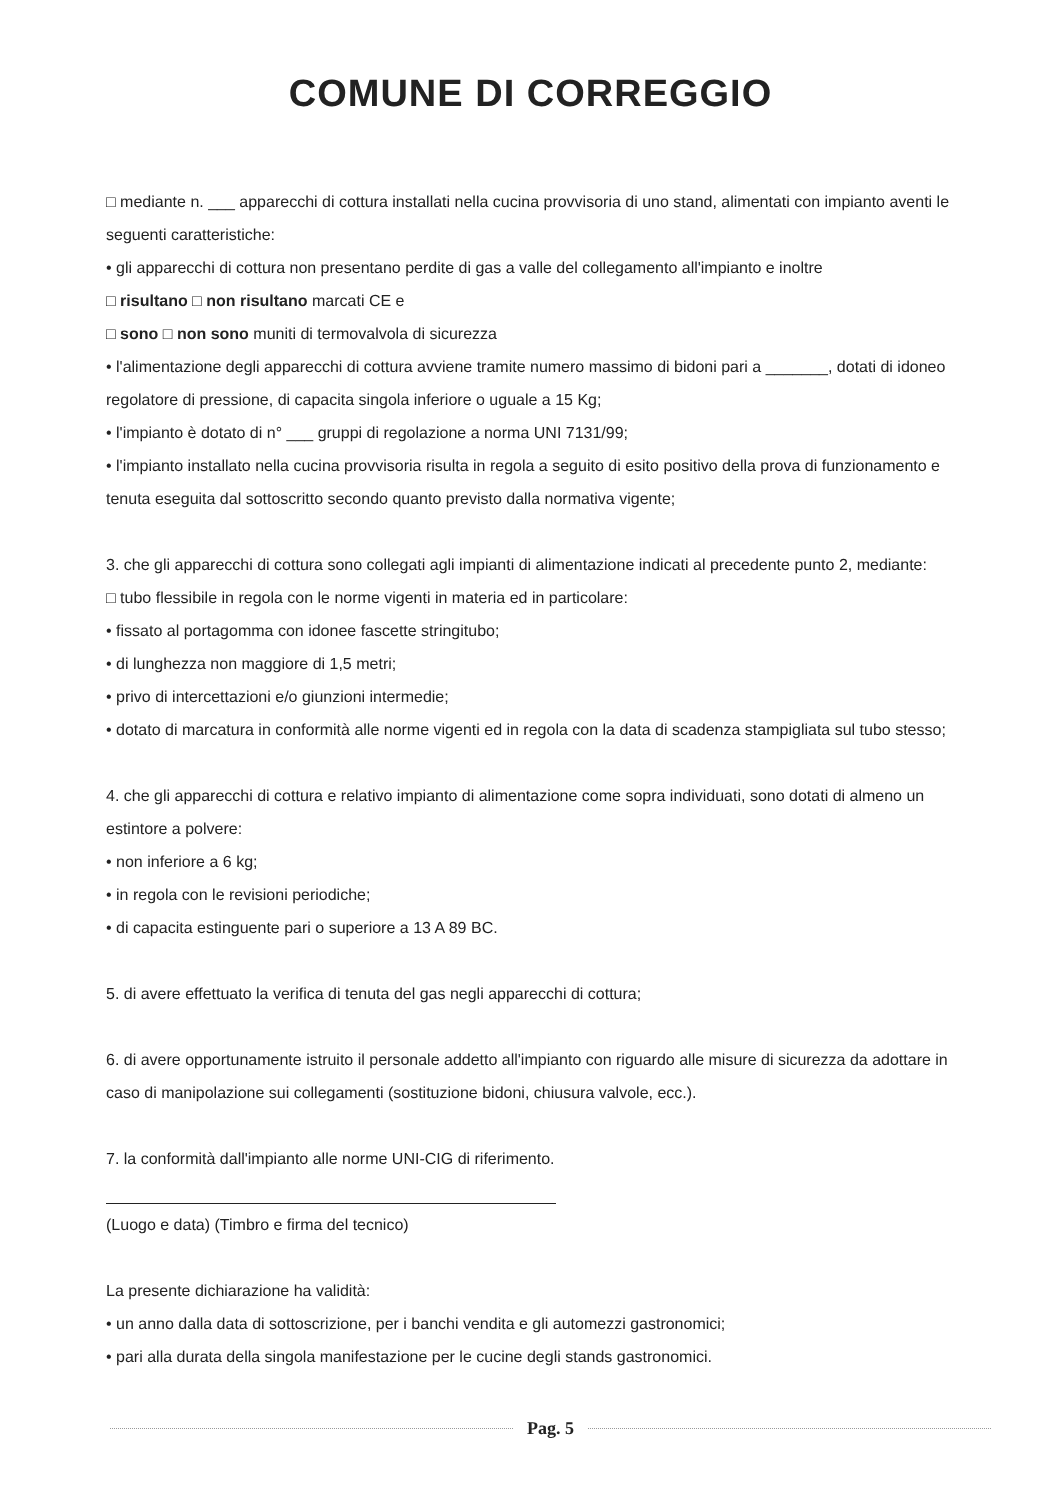COMUNE DI CORREGGIO
□ mediante n. ___ apparecchi di cottura installati nella cucina provvisoria di uno stand, alimentati con impianto aventi le seguenti caratteristiche:
• gli apparecchi di cottura non presentano perdite di gas a valle del collegamento all'impianto e inoltre
□ risultano □ non risultano marcati CE e
□ sono □ non sono muniti di termovalvola di sicurezza
• l'alimentazione degli apparecchi di cottura avviene tramite numero massimo di bidoni pari a _______, dotati di idoneo regolatore di pressione, di capacita singola inferiore o uguale a 15 Kg;
• l'impianto è dotato di n° ___ gruppi di regolazione a norma UNI 7131/99;
• l'impianto installato nella cucina provvisoria risulta in regola a seguito di esito positivo della prova di funzionamento e tenuta eseguita dal sottoscritto secondo quanto previsto dalla normativa vigente;
3. che gli apparecchi di cottura sono collegati agli impianti di alimentazione indicati al precedente punto 2, mediante:
□ tubo flessibile in regola con le norme vigenti in materia ed in particolare:
• fissato al portagomma con idonee fascette stringitubo;
• di lunghezza non maggiore di 1,5 metri;
• privo di intercettazioni e/o giunzioni intermedie;
• dotato di marcatura in conformità alle norme vigenti ed in regola con la data di scadenza stampigliata sul tubo stesso;
4. che gli apparecchi di cottura e relativo impianto di alimentazione come sopra individuati, sono dotati di almeno un estintore a polvere:
• non inferiore a 6 kg;
• in regola con le revisioni periodiche;
• di capacita estinguente pari o superiore a 13 A 89 BC.
5. di avere effettuato la verifica di tenuta del gas negli apparecchi di cottura;
6. di avere opportunamente istruito il personale addetto all'impianto con riguardo alle misure di sicurezza da adottare in caso di manipolazione sui collegamenti (sostituzione bidoni, chiusura valvole, ecc.).
7. la conformità dall'impianto alle norme UNI-CIG di riferimento.
(Luogo e data) (Timbro e firma del tecnico)
La presente dichiarazione ha validità:
• un anno dalla data di sottoscrizione, per i banchi vendita e gli automezzi gastronomici;
• pari alla durata della singola manifestazione per le cucine degli stands gastronomici.
Pag. 5